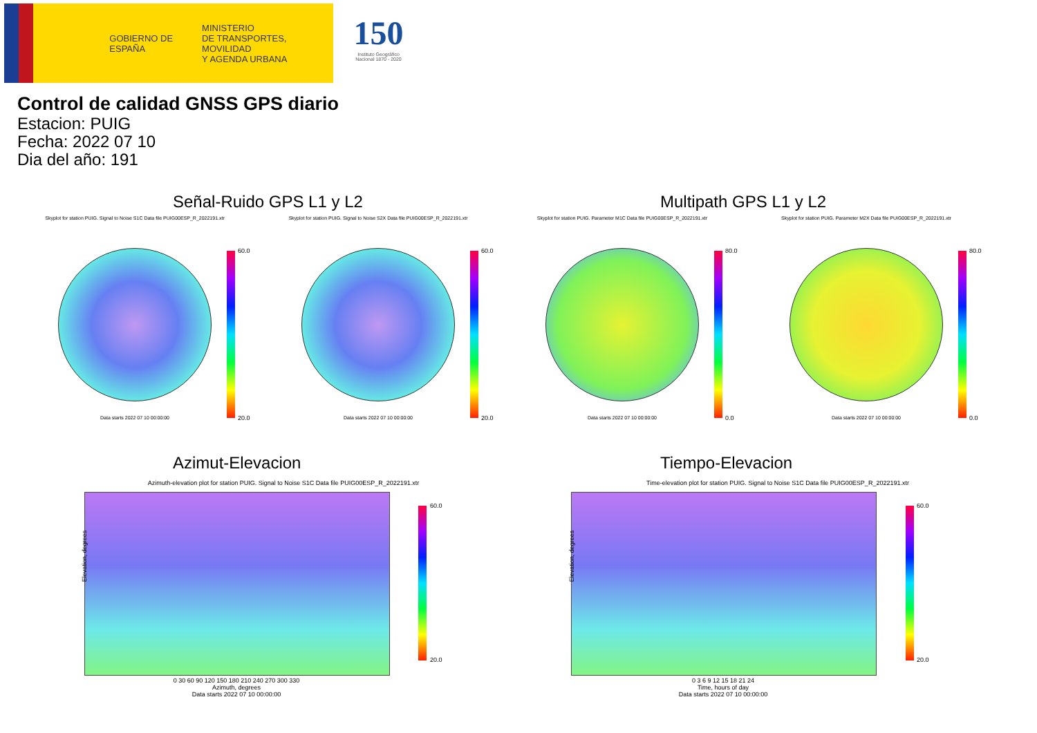GOBIERNO DE ESPAÑA
MINISTERIO
DE TRANSPORTES, MOVILIDAD
Y AGENDA URBANA
150
Instituto Geográfico Nacional 1870 - 2020
Control de calidad GNSS GPS diario
Estacion: PUIG
Fecha: 2022 07 10
Dia del año: 191
Señal-Ruido GPS L1 y L2 Multipath GPS L1 y L2
Skyplot for station PUIG. Signal to Noise S1C Data file PUIG00ESP_R_2022191.xtr
Data starts 2022 07 10 00:00:00
60.0
20.0
Skyplot for station PUIG. Signal to Noise S2X Data file PUIG00ESP_R_2022191.xtr
Data starts 2022 07 10 00:00:00
60.0
20.0
Skyplot for station PUIG. Parameter M1C Data file PUIG00ESP_R_2022191.xtr
Data starts 2022 07 10 00:00:00
80.0
0.0
Skyplot for station PUIG. Parameter M2X Data file PUIG00ESP_R_2022191.xtr
Data starts 2022 07 10 00:00:00
80.0
0.0
Azimut-Elevacion Tiempo-Elevacion
Azimuth-elevation plot for station PUIG. Signal to Noise S1C Data file PUIG00ESP_R_2022191.xtr
Elevation, degrees
0 30 60 90 120 150 180 210 240 270 300 330
Azimuth, degrees
Data starts 2022 07 10 00:00:00
60.0
20.0
Time-elevation plot for station PUIG. Signal to Noise S1C Data file PUIG00ESP_R_2022191.xtr
Elevation, degrees
0 3 6 9 12 15 18 21 24
Time, hours of day
Data starts 2022 07 10 00:00:00
60.0
20.0